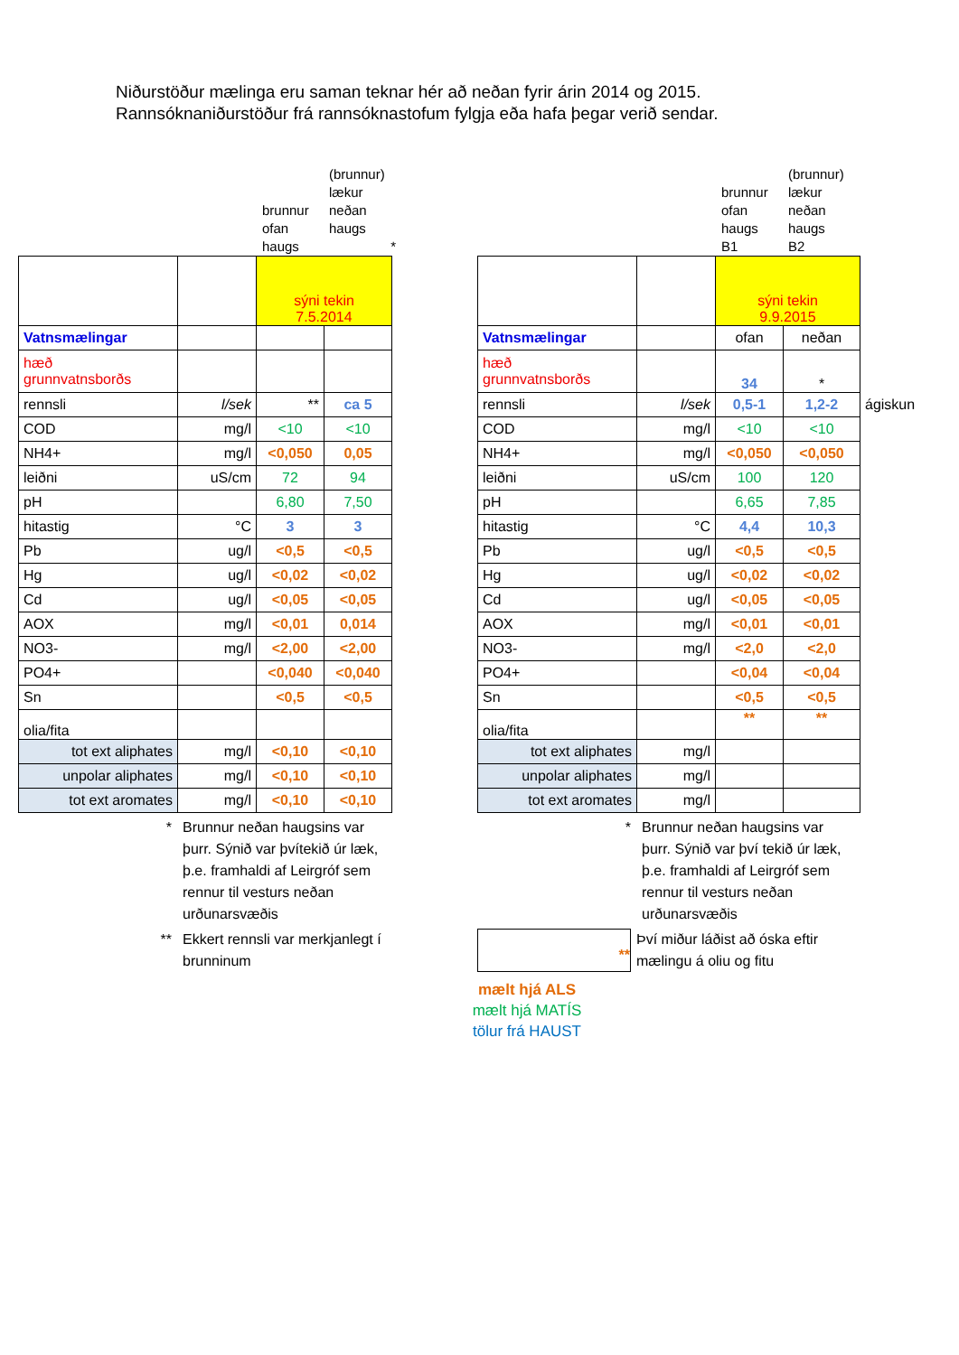Niðurstöður mælinga eru saman teknar hér að neðan fyrir árin 2014 og 2015.
Rannsóknaniðurstöður frá rannsóknastofum fylgja eða hafa þegar verið sendar.
brunnur
ofan
haugs
(brunnur)
lækur
neðan
haugs
*
| | | sýni tekin 7.5.2014 | |
| Vatnsmælingar | | | |
| hæð grunnvatnsborðs | | | |
| rennsli | l/sek | ** | ca 5 |
| COD | mg/l | <10 | <10 |
| NH4+ | mg/l | <0,050 | 0,05 |
| leiðni | uS/cm | 72 | 94 |
| pH | | 6,80 | 7,50 |
| hitastig | °C | 3 | 3 |
| Pb | ug/l | <0,5 | <0,5 |
| Hg | ug/l | <0,02 | <0,02 |
| Cd | ug/l | <0,05 | <0,05 |
| AOX | mg/l | <0,01 | 0,014 |
| NO3- | mg/l | <2,00 | <2,00 |
| PO4+ | | <0,040 | <0,040 |
| Sn | | <0,5 | <0,5 |
| olia/fita | | | |
| tot ext aliphates | mg/l | <0,10 | <0,10 |
| unpolar aliphates | mg/l | <0,10 | <0,10 |
| tot ext aromates | mg/l | <0,10 | <0,10 |
* Brunnur neðan haugsins var þurr. Sýnið var þvítekið úr læk, þ.e. framhaldi af Leirgróf sem rennur til vesturs neðan urðunarsvæðis
** Ekkert rennsli var merkjanlegt í brunninum
brunnur
ofan
haugs
B1
(brunnur)
lækur
neðan
haugs
B2
| | | sýni tekin 9.9.2015 | | |
| Vatnsmælingar | | ofan | neðan | |
| hæð grunnvatnsborðs | | 34 | * | |
| rennsli | l/sek | 0,5-1 | 1,2-2 | ágiskun |
| COD | mg/l | <10 | <10 | |
| NH4+ | mg/l | <0,050 | <0,050 | |
| leiðni | uS/cm | 100 | 120 | |
| pH | | 6,65 | 7,85 | |
| hitastig | °C | 4,4 | 10,3 | |
| Pb | ug/l | <0,5 | <0,5 | |
| Hg | ug/l | <0,02 | <0,02 | |
| Cd | ug/l | <0,05 | <0,05 | |
| AOX | mg/l | <0,01 | <0,01 | |
| NO3- | mg/l | <2,0 | <2,0 | |
| PO4+ | | <0,04 | <0,04 | |
| Sn | | <0,5 | <0,5 | |
| olia/fita | | ** | ** | |
| tot ext aliphates | mg/l | | | |
| unpolar aliphates | mg/l | | | |
| tot ext aromates | mg/l | | | |
* Brunnur neðan haugsins var þurr. Sýnið var því tekið úr læk, þ.e. framhaldi af Leirgróf sem rennur til vesturs neðan urðunarsvæðis
**
Því miður láðist að óska eftir mælingu á oliu og fitu
mælt hjá ALS
mælt hjá MATÍS
tölur frá HAUST